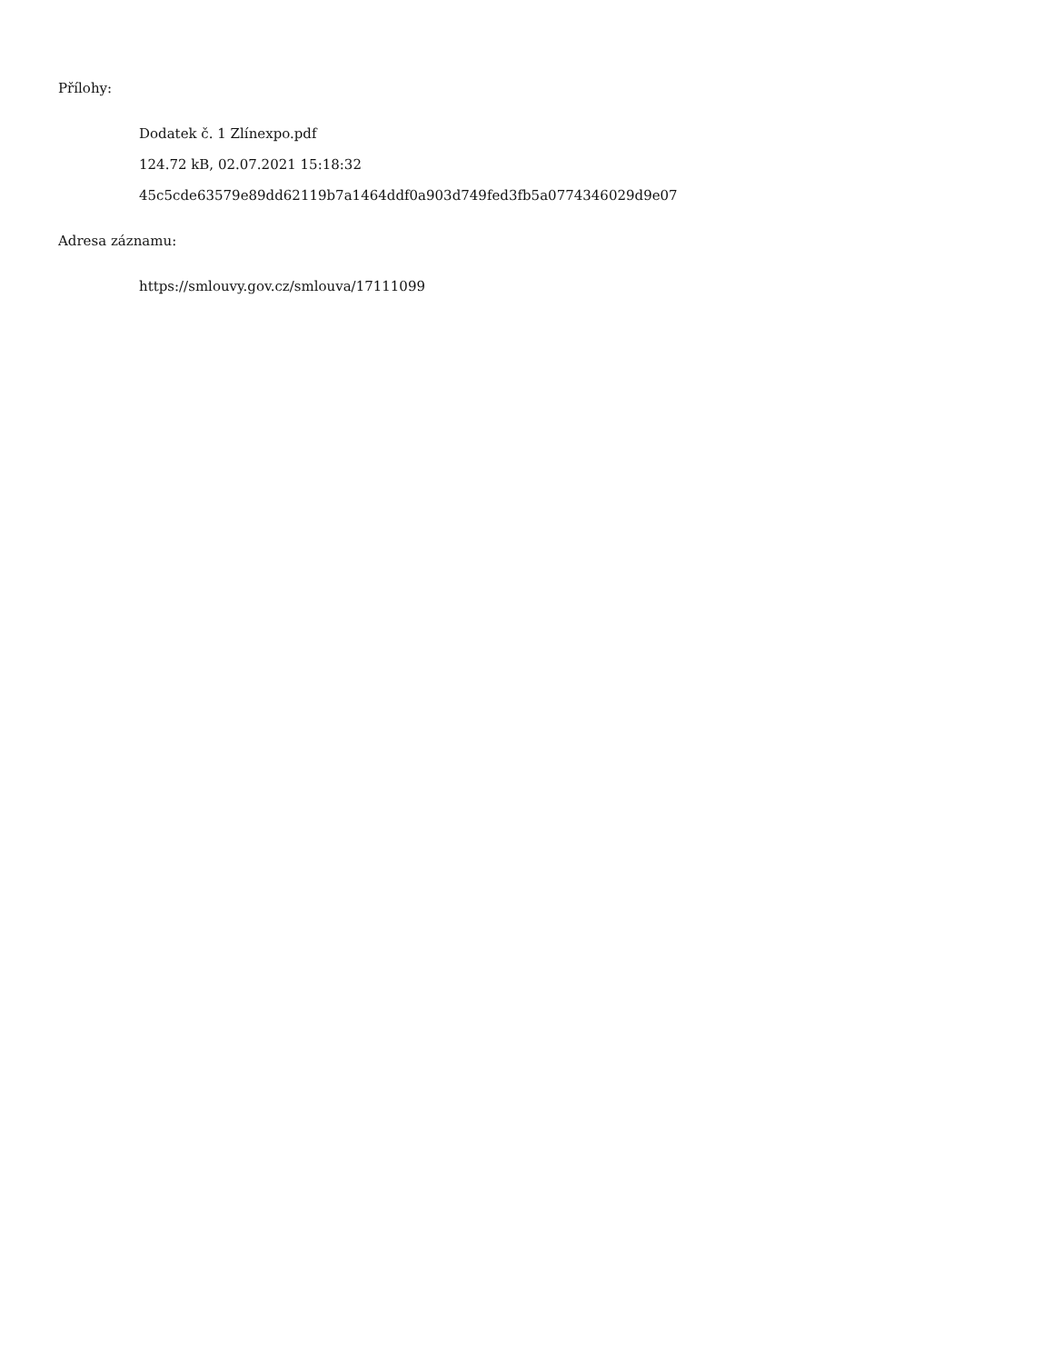Přílohy:
Dodatek č. 1 Zlínexpo.pdf
124.72 kB, 02.07.2021 15:18:32
45c5cde63579e89dd62119b7a1464ddf0a903d749fed3fb5a0774346029d9e07
Adresa záznamu:
https://smlouvy.gov.cz/smlouva/17111099